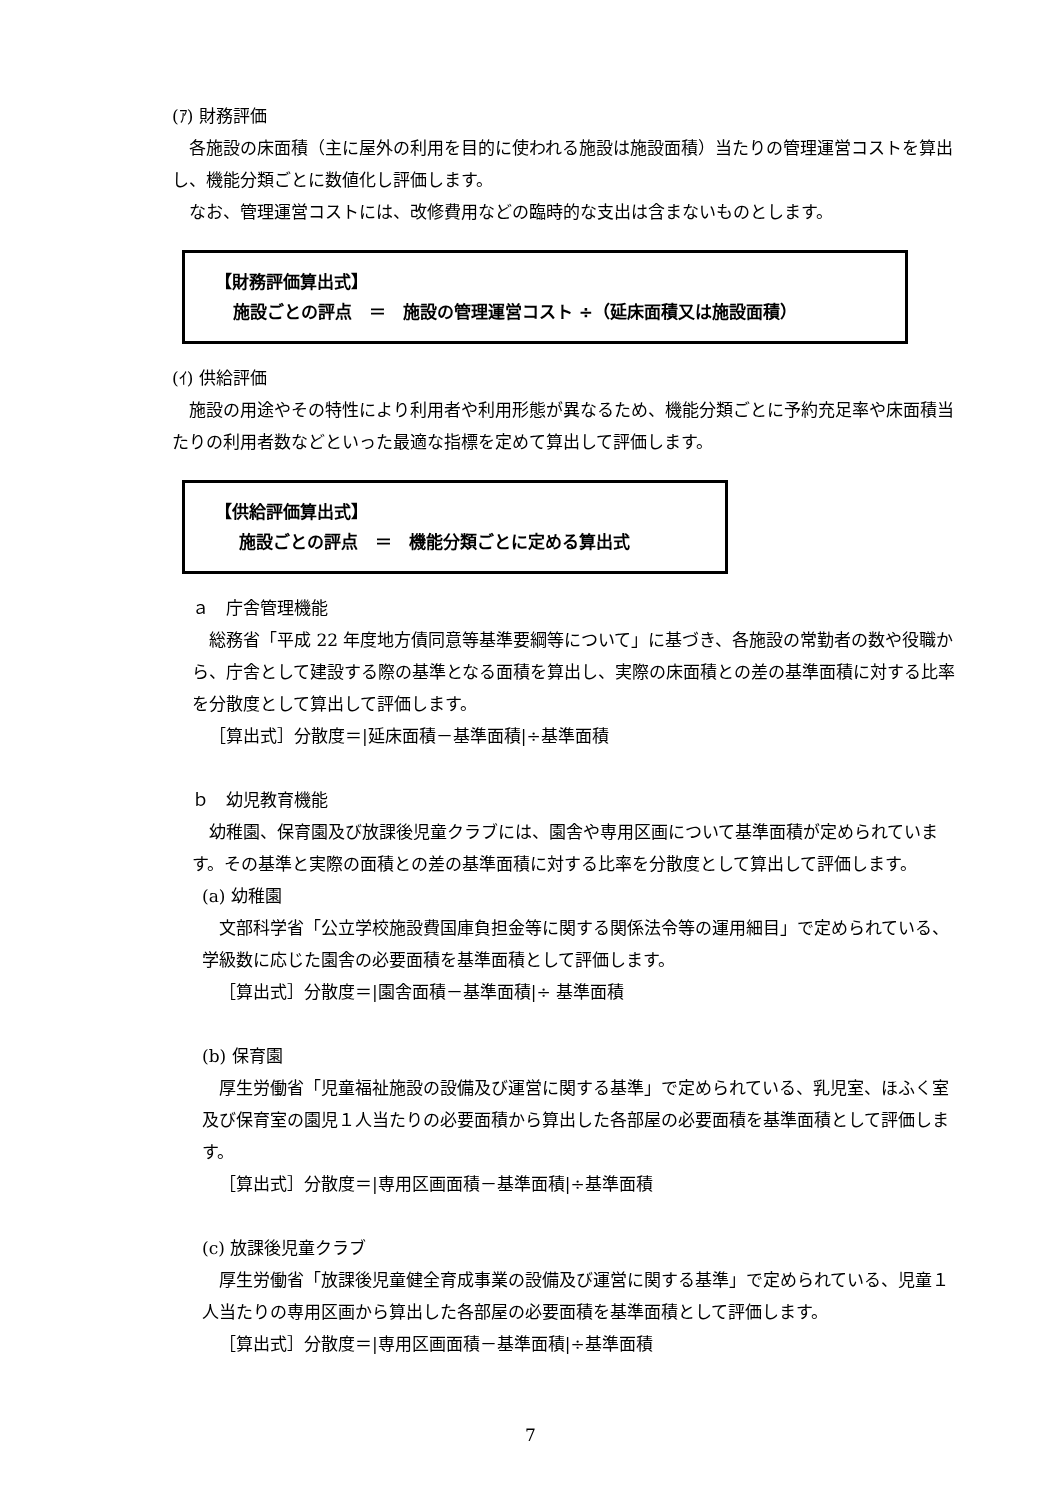(ｱ) 財務評価
各施設の床面積（主に屋外の利用を目的に使われる施設は施設面積）当たりの管理運営コストを算出し、機能分類ごとに数値化し評価します。
なお、管理運営コストには、改修費用などの臨時的な支出は含まないものとします。
【財務評価算出式】
施設ごとの評点　＝　施設の管理運営コスト ÷（延床面積又は施設面積）
(ｲ) 供給評価
施設の用途やその特性により利用者や利用形態が異なるため、機能分類ごとに予約充足率や床面積当たりの利用者数などといった最適な指標を定めて算出して評価します。
【供給評価算出式】
施設ごとの評点　＝　機能分類ごとに定める算出式
ａ　庁舎管理機能
総務省「平成 22 年度地方債同意等基準要綱等について」に基づき、各施設の常勤者の数や役職から、庁舎として建設する際の基準となる面積を算出し、実際の床面積との差の基準面積に対する比率を分散度として算出して評価します。
［算出式］分散度＝|延床面積－基準面積|÷基準面積
ｂ　幼児教育機能
幼稚園、保育園及び放課後児童クラブには、園舎や専用区画について基準面積が定められています。その基準と実際の面積との差の基準面積に対する比率を分散度として算出して評価します。
(a) 幼稚園
文部科学省「公立学校施設費国庫負担金等に関する関係法令等の運用細目」で定められている、学級数に応じた園舎の必要面積を基準面積として評価します。
［算出式］分散度＝|園舎面積－基準面積|÷ 基準面積
(b) 保育園
厚生労働省「児童福祉施設の設備及び運営に関する基準」で定められている、乳児室、ほふく室及び保育室の園児１人当たりの必要面積から算出した各部屋の必要面積を基準面積として評価します。
［算出式］分散度＝|専用区画面積－基準面積|÷基準面積
(c) 放課後児童クラブ
厚生労働省「放課後児童健全育成事業の設備及び運営に関する基準」で定められている、児童１人当たりの専用区画から算出した各部屋の必要面積を基準面積として評価します。
［算出式］分散度＝|専用区画面積－基準面積|÷基準面積
7